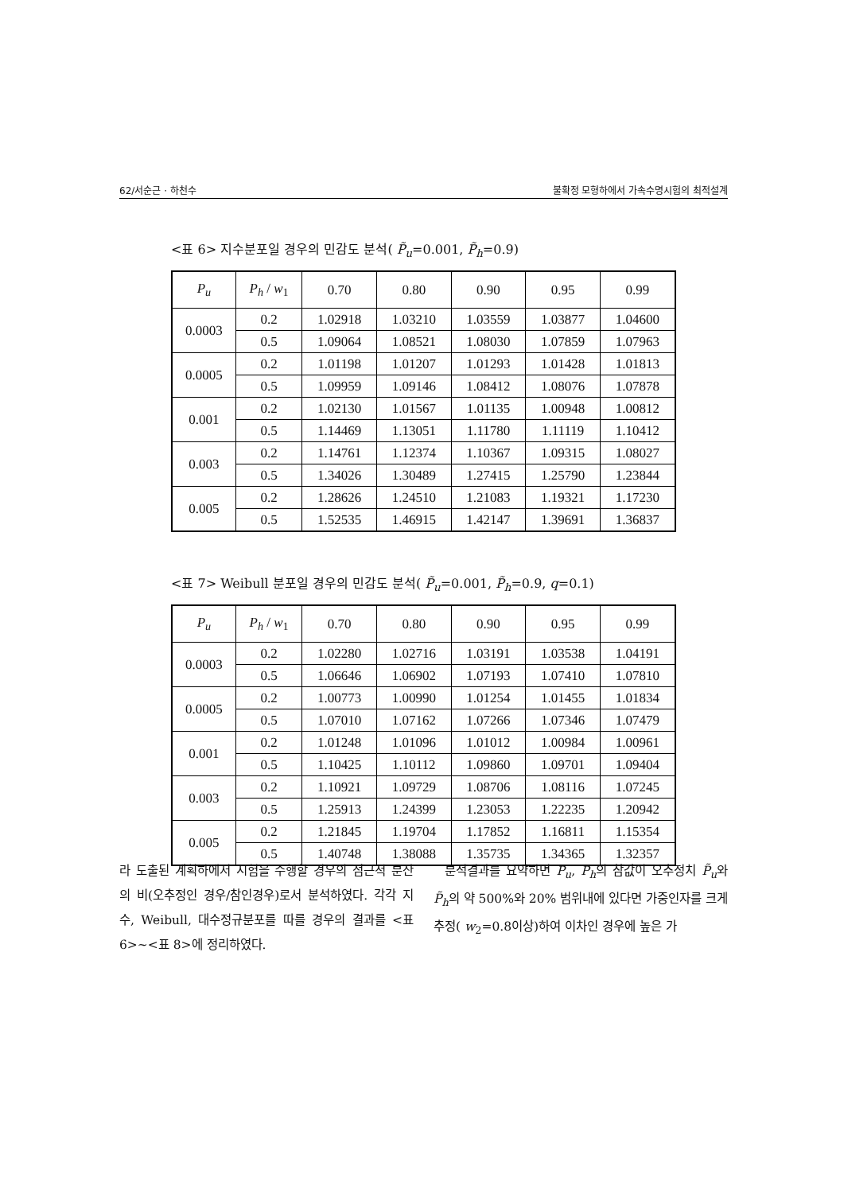62/서순근 · 하천수 불확정 모형하에서 가속수명시험의 최적설계
<표 6> 지수분포일 경우의 민감도 분석( P̃<sub>u</sub>=0.001, P̃<sub>h</sub>=0.9)
| P<sub>u</sub> | P<sub>h</sub> / w<sub>1</sub> | 0.70 | 0.80 | 0.90 | 0.95 | 0.99 |
| --- | --- | --- | --- | --- | --- | --- |
| 0.0003 | 0.2 | 1.02918 | 1.03210 | 1.03559 | 1.03877 | 1.04600 |
| | 0.5 | 1.09064 | 1.08521 | 1.08030 | 1.07859 | 1.07963 |
| 0.0005 | 0.2 | 1.01198 | 1.01207 | 1.01293 | 1.01428 | 1.01813 |
| | 0.5 | 1.09959 | 1.09146 | 1.08412 | 1.08076 | 1.07878 |
| 0.001 | 0.2 | 1.02130 | 1.01567 | 1.01135 | 1.00948 | 1.00812 |
| | 0.5 | 1.14469 | 1.13051 | 1.11780 | 1.11119 | 1.10412 |
| 0.003 | 0.2 | 1.14761 | 1.12374 | 1.10367 | 1.09315 | 1.08027 |
| | 0.5 | 1.34026 | 1.30489 | 1.27415 | 1.25790 | 1.23844 |
| 0.005 | 0.2 | 1.28626 | 1.24510 | 1.21083 | 1.19321 | 1.17230 |
| | 0.5 | 1.52535 | 1.46915 | 1.42147 | 1.39691 | 1.36837 |
<표 7> Weibull 분포일 경우의 민감도 분석( P̃<sub>u</sub>=0.001, P̃<sub>h</sub>=0.9, q=0.1)
| P<sub>u</sub> | P<sub>h</sub> / w<sub>1</sub> | 0.70 | 0.80 | 0.90 | 0.95 | 0.99 |
| --- | --- | --- | --- | --- | --- | --- |
| 0.0003 | 0.2 | 1.02280 | 1.02716 | 1.03191 | 1.03538 | 1.04191 |
| | 0.5 | 1.06646 | 1.06902 | 1.07193 | 1.07410 | 1.07810 |
| 0.0005 | 0.2 | 1.00773 | 1.00990 | 1.01254 | 1.01455 | 1.01834 |
| | 0.5 | 1.07010 | 1.07162 | 1.07266 | 1.07346 | 1.07479 |
| 0.001 | 0.2 | 1.01248 | 1.01096 | 1.01012 | 1.00984 | 1.00961 |
| | 0.5 | 1.10425 | 1.10112 | 1.09860 | 1.09701 | 1.09404 |
| 0.003 | 0.2 | 1.10921 | 1.09729 | 1.08706 | 1.08116 | 1.07245 |
| | 0.5 | 1.25913 | 1.24399 | 1.23053 | 1.22235 | 1.20942 |
| 0.005 | 0.2 | 1.21845 | 1.19704 | 1.17852 | 1.16811 | 1.15354 |
| | 0.5 | 1.40748 | 1.38088 | 1.35735 | 1.34365 | 1.32357 |
라 도출된 계획하에서 시험을 수행할 경우의 점근적 분산의 비(오추정인 경우/참인경우)로서 분석하였다. 각각 지수, Weibull, 대수정규분포를 따를 경우의 결과를 <표 6>~<표 8>에 정리하였다.
분석결과를 요약하면 P<sub>u</sub>, P<sub>h</sub>의 참값이 오추정치 P̃<sub>u</sub>와 P̃<sub>h</sub>의 약 500%와 20% 범위내에 있다면 가중인자를 크게 추정( w<sub>2</sub>=0.8이상)하여 이차인 경우에 높은 가